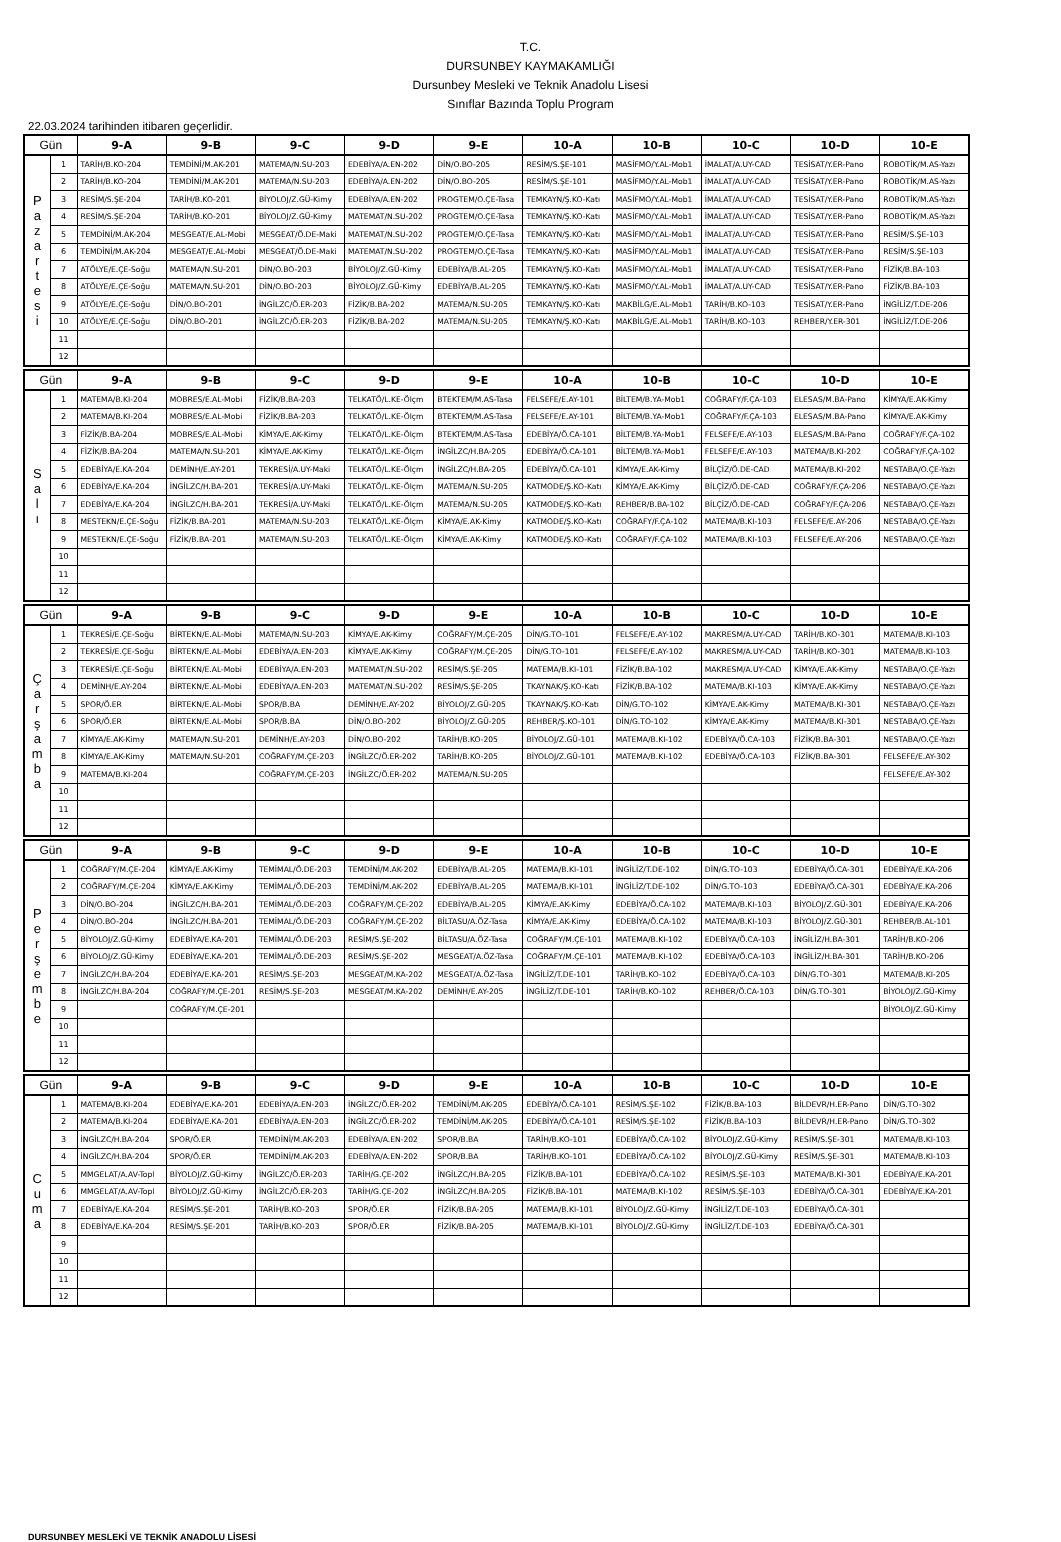T.C.
DURSUNBEY KAYMAKAMLIĞI
Dursunbey Mesleki ve Teknik Anadolu Lisesi
Sınıflar Bazında Toplu Program
22.03.2024 tarihinden itibaren geçerlidir.
| Gün | | 9-A | 9-B | 9-C | 9-D | 9-E | 10-A | 10-B | 10-C | 10-D | 10-E |
| --- | --- | --- | --- | --- | --- | --- | --- | --- | --- | --- | --- |
| P a z a r t e s i | 1 | TARİH/B.KO-204 | TEMDİNİ/M.AK-201 | MATEMA/N.SU-203 | EDEBİYA/A.EN-202 | DİN/O.BO-205 | RESİM/S.ŞE-101 | MASİFMO/Y.AL-Mob1 | İMALAT/A.UY-CAD | TESİSAT/Y.ER-Pano | ROBOTİK/M.AS-Yazı |
| | 2 | TARİH/B.KO-204 | TEMDİNİ/M.AK-201 | MATEMA/N.SU-203 | EDEBİYA/A.EN-202 | DİN/O.BO-205 | RESİM/S.ŞE-101 | MASİFMO/Y.AL-Mob1 | İMALAT/A.UY-CAD | TESİSAT/Y.ER-Pano | ROBOTİK/M.AS-Yazı |
| | 3 | RESİM/S.ŞE-204 | TARİH/B.KO-201 | BİYOLOJ/Z.GÜ-Kimy | EDEBİYA/A.EN-202 | PROGTEM/O.ÇE-Tasa | TEMKAYN/Ş.KO-Katı | MASİFMO/Y.AL-Mob1 | İMALAT/A.UY-CAD | TESİSAT/Y.ER-Pano | ROBOTİK/M.AS-Yazı |
| | 4 | RESİM/S.ŞE-204 | TARİH/B.KO-201 | BİYOLOJ/Z.GÜ-Kimy | MATEMAT/N.SU-202 | PROGTEM/O.ÇE-Tasa | TEMKAYN/Ş.KO-Katı | MASİFMO/Y.AL-Mob1 | İMALAT/A.UY-CAD | TESİSAT/Y.ER-Pano | ROBOTİK/M.AS-Yazı |
| | 5 | TEMDİNİ/M.AK-204 | MESGEAT/E.AL-Mobi | MESGEAT/Ö.DE-Maki | MATEMAT/N.SU-202 | PROGTEM/O.ÇE-Tasa | TEMKAYN/Ş.KO-Katı | MASİFMO/Y.AL-Mob1 | İMALAT/A.UY-CAD | TESİSAT/Y.ER-Pano | RESİM/S.ŞE-103 |
| | 6 | TEMDİNİ/M.AK-204 | MESGEAT/E.AL-Mobi | MESGEAT/Ö.DE-Maki | MATEMAT/N.SU-202 | PROGTEM/O.ÇE-Tasa | TEMKAYN/Ş.KO-Katı | MASİFMO/Y.AL-Mob1 | İMALAT/A.UY-CAD | TESİSAT/Y.ER-Pano | RESİM/S.ŞE-103 |
| | 7 | ATÖLYE/E.ÇE-Soğu | MATEMA/N.SU-201 | DİN/O.BO-203 | BİYOLOJ/Z.GÜ-Kimy | EDEBİYA/B.AL-205 | TEMKAYN/Ş.KO-Katı | MASİFMO/Y.AL-Mob1 | İMALAT/A.UY-CAD | TESİSAT/Y.ER-Pano | FİZİK/B.BA-103 |
| | 8 | ATÖLYE/E.ÇE-Soğu | MATEMA/N.SU-201 | DİN/O.BO-203 | BİYOLOJ/Z.GÜ-Kimy | EDEBİYA/B.AL-205 | TEMKAYN/Ş.KO-Katı | MASİFMO/Y.AL-Mob1 | İMALAT/A.UY-CAD | TESİSAT/Y.ER-Pano | FİZİK/B.BA-103 |
| | 9 | ATÖLYE/E.ÇE-Soğu | DİN/O.BO-201 | İNGİLZC/Ö.ER-203 | FİZİK/B.BA-202 | MATEMA/N.SU-205 | TEMKAYN/Ş.KO-Katı | MAKBİLG/E.AL-Mob1 | TARİH/B.KO-103 | TESİSAT/Y.ER-Pano | İNGİLİZ/T.DE-206 |
| | 10 | ATÖLYE/E.ÇE-Soğu | DİN/O.BO-201 | İNGİLZC/Ö.ER-203 | FİZİK/B.BA-202 | MATEMA/N.SU-205 | TEMKAYN/Ş.KO-Katı | MAKBİLG/E.AL-Mob1 | TARİH/B.KO-103 | REHBER/Y.ER-301 | İNGİLİZ/T.DE-206 |
| | 11 | | | | | | | | | | |
| | 12 | | | | | | | | | | |
| Gün | | 9-A | 9-B | 9-C | 9-D | 9-E | 10-A | 10-B | 10-C | 10-D | 10-E |
| --- | --- | --- | --- | --- | --- | --- | --- | --- | --- | --- | --- |
| S a l ı | 1 | MATEMA/B.KI-204 | MOBRES/E.AL-Mobi | FİZİK/B.BA-203 | TELKATÖ/L.KE-Ölçm | BTEKTEM/M.AS-Tasa | FELSEFE/E.AY-101 | BİLTEM/B.YA-Mob1 | COĞRAFY/F.ÇA-103 | ELESAS/M.BA-Pano | KİMYA/E.AK-Kimy |
| | 2 | MATEMA/B.KI-204 | MOBRES/E.AL-Mobi | FİZİK/B.BA-203 | TELKATÖ/L.KE-Ölçm | BTEKTEM/M.AS-Tasa | FELSEFE/E.AY-101 | BİLTEM/B.YA-Mob1 | COĞRAFY/F.ÇA-103 | ELESAS/M.BA-Pano | KİMYA/E.AK-Kimy |
| | 3 | FİZİK/B.BA-204 | MOBRES/E.AL-Mobi | KİMYA/E.AK-Kimy | TELKATÖ/L.KE-Ölçm | BTEKTEM/M.AS-Tasa | EDEBİYA/Ö.CA-101 | BİLTEM/B.YA-Mob1 | FELSEFE/E.AY-103 | ELESAS/M.BA-Pano | COĞRAFY/F.ÇA-102 |
| | 4 | FİZİK/B.BA-204 | MATEMA/N.SU-201 | KİMYA/E.AK-Kimy | TELKATÖ/L.KE-Ölçm | İNGİLZC/H.BA-205 | EDEBİYA/Ö.CA-101 | BİLTEM/B.YA-Mob1 | FELSEFE/E.AY-103 | MATEMA/B.KI-202 | COĞRAFY/F.ÇA-102 |
| | 5 | EDEBİYA/E.KA-204 | DEMİNH/E.AY-201 | TEKRESİ/A.UY-Maki | TELKATÖ/L.KE-Ölçm | İNGİLZC/H.BA-205 | EDEBİYA/Ö.CA-101 | KİMYA/E.AK-Kimy | BİLÇİZ/Ö.DE-CAD | MATEMA/B.KI-202 | NESTABA/O.ÇE-Yazı |
| | 6 | EDEBİYA/E.KA-204 | İNGİLZC/H.BA-201 | TEKRESİ/A.UY-Maki | TELKATÖ/L.KE-Ölçm | MATEMA/N.SU-205 | KATMODE/Ş.KO-Katı | KİMYA/E.AK-Kimy | BİLÇİZ/Ö.DE-CAD | COĞRAFY/F.ÇA-206 | NESTABA/O.ÇE-Yazı |
| | 7 | EDEBİYA/E.KA-204 | İNGİLZC/H.BA-201 | TEKRESİ/A.UY-Maki | TELKATÖ/L.KE-Ölçm | MATEMA/N.SU-205 | KATMODE/Ş.KO-Katı | REHBER/B.BA-102 | BİLÇİZ/Ö.DE-CAD | COĞRAFY/F.ÇA-206 | NESTABA/O.ÇE-Yazı |
| | 8 | MESTEKN/E.ÇE-Soğu | FİZİK/B.BA-201 | MATEMA/N.SU-203 | TELKATÖ/L.KE-Ölçm | KİMYA/E.AK-Kimy | KATMODE/Ş.KO-Katı | COĞRAFY/F.ÇA-102 | MATEMA/B.KI-103 | FELSEFE/E.AY-206 | NESTABA/O.ÇE-Yazı |
| | 9 | MESTEKN/E.ÇE-Soğu | FİZİK/B.BA-201 | MATEMA/N.SU-203 | TELKATÖ/L.KE-Ölçm | KİMYA/E.AK-Kimy | KATMODE/Ş.KO-Katı | COĞRAFY/F.ÇA-102 | MATEMA/B.KI-103 | FELSEFE/E.AY-206 | NESTABA/O.ÇE-Yazı |
| | 10 | | | | | | | | | | |
| | 11 | | | | | | | | | | |
| | 12 | | | | | | | | | | |
| Gün | | 9-A | 9-B | 9-C | 9-D | 9-E | 10-A | 10-B | 10-C | 10-D | 10-E |
| --- | --- | --- | --- | --- | --- | --- | --- | --- | --- | --- | --- |
| Ç a r ş a m b a | 1 | TEKRESİ/E.ÇE-Soğu | BİRTEKN/E.AL-Mobi | MATEMA/N.SU-203 | KİMYA/E.AK-Kimy | COĞRAFY/M.ÇE-205 | DİN/G.TO-101 | FELSEFE/E.AY-102 | MAKRESM/A.UY-CAD | TARİH/B.KO-301 | MATEMA/B.KI-103 |
| | 2 | TEKRESİ/E.ÇE-Soğu | BİRTEKN/E.AL-Mobi | EDEBİYA/A.EN-203 | KİMYA/E.AK-Kimy | COĞRAFY/M.ÇE-205 | DİN/G.TO-101 | FELSEFE/E.AY-102 | MAKRESM/A.UY-CAD | TARİH/B.KO-301 | MATEMA/B.KI-103 |
| | 3 | TEKRESİ/E.ÇE-Soğu | BİRTEKN/E.AL-Mobi | EDEBİYA/A.EN-203 | MATEMAT/N.SU-202 | RESİM/S.ŞE-205 | MATEMA/B.KI-101 | FİZİK/B.BA-102 | MAKRESM/A.UY-CAD | KİMYA/E.AK-Kimy | NESTABA/O.ÇE-Yazı |
| | 4 | DEMİNH/E.AY-204 | BİRTEKN/E.AL-Mobi | EDEBİYA/A.EN-203 | MATEMAT/N.SU-202 | RESİM/S.ŞE-205 | TKAYNAK/Ş.KO-Katı | FİZİK/B.BA-102 | MATEMA/B.KI-103 | KİMYA/E.AK-Kimy | NESTABA/O.ÇE-Yazı |
| | 5 | SPOR/Ö.ER | BİRTEKN/E.AL-Mobi | SPOR/B.BA | DEMİNH/E.AY-202 | BİYOLOJ/Z.GÜ-205 | TKAYNAK/Ş.KO-Katı | DİN/G.TO-102 | KİMYA/E.AK-Kimy | MATEMA/B.KI-301 | NESTABA/O.ÇE-Yazı |
| | 6 | SPOR/Ö.ER | BİRTEKN/E.AL-Mobi | SPOR/B.BA | DİN/O.BO-202 | BİYOLOJ/Z.GÜ-205 | REHBER/Ş.KO-101 | DİN/G.TO-102 | KİMYA/E.AK-Kimy | MATEMA/B.KI-301 | NESTABA/O.ÇE-Yazı |
| | 7 | KİMYA/E.AK-Kimy | MATEMA/N.SU-201 | DEMİNH/E.AY-203 | DİN/O.BO-202 | TARİH/B.KO-205 | BİYOLOJ/Z.GÜ-101 | MATEMA/B.KI-102 | EDEBİYA/Ö.CA-103 | FİZİK/B.BA-301 | NESTABA/O.ÇE-Yazı |
| | 8 | KİMYA/E.AK-Kimy | MATEMA/N.SU-201 | COĞRAFY/M.ÇE-203 | İNGİLZC/Ö.ER-202 | TARİH/B.KO-205 | BİYOLOJ/Z.GÜ-101 | MATEMA/B.KI-102 | EDEBİYA/Ö.CA-103 | FİZİK/B.BA-301 | FELSEFE/E.AY-302 |
| | 9 | MATEMA/B.KI-204 | | COĞRAFY/M.ÇE-203 | İNGİLZC/Ö.ER-202 | MATEMA/N.SU-205 | | | | | FELSEFE/E.AY-302 |
| | 10 | | | | | | | | | | |
| | 11 | | | | | | | | | | |
| | 12 | | | | | | | | | | |
| Gün | | 9-A | 9-B | 9-C | 9-D | 9-E | 10-A | 10-B | 10-C | 10-D | 10-E |
| --- | --- | --- | --- | --- | --- | --- | --- | --- | --- | --- | --- |
| P e r ş e m b e | 1 | COĞRAFY/M.ÇE-204 | KİMYA/E.AK-Kimy | TEMİMAL/Ö.DE-203 | TEMDİNİ/M.AK-202 | EDEBİYA/B.AL-205 | MATEMA/B.KI-101 | İNGİLİZ/T.DE-102 | DİN/G.TO-103 | EDEBİYA/Ö.CA-301 | EDEBİYA/E.KA-206 |
| | 2 | COĞRAFY/M.ÇE-204 | KİMYA/E.AK-Kimy | TEMİMAL/Ö.DE-203 | TEMDİNİ/M.AK-202 | EDEBİYA/B.AL-205 | MATEMA/B.KI-101 | İNGİLİZ/T.DE-102 | DİN/G.TO-103 | EDEBİYA/Ö.CA-301 | EDEBİYA/E.KA-206 |
| | 3 | DİN/O.BO-204 | İNGİLZC/H.BA-201 | TEMİMAL/Ö.DE-203 | COĞRAFY/M.ÇE-202 | EDEBİYA/B.AL-205 | KİMYA/E.AK-Kimy | EDEBİYA/Ö.CA-102 | MATEMA/B.KI-103 | BİYOLOJ/Z.GÜ-301 | EDEBİYA/E.KA-206 |
| | 4 | DİN/O.BO-204 | İNGİLZC/H.BA-201 | TEMİMAL/Ö.DE-203 | COĞRAFY/M.ÇE-202 | BİLTASU/A.ÖZ-Tasa | KİMYA/E.AK-Kimy | EDEBİYA/Ö.CA-102 | MATEMA/B.KI-103 | BİYOLOJ/Z.GÜ-301 | REHBER/B.AL-101 |
| | 5 | BİYOLOJ/Z.GÜ-Kimy | EDEBİYA/E.KA-201 | TEMİMAL/Ö.DE-203 | RESİM/S.ŞE-202 | BİLTASU/A.ÖZ-Tasa | COĞRAFY/M.ÇE-101 | MATEMA/B.KI-102 | EDEBİYA/Ö.CA-103 | İNGİLİZ/H.BA-301 | TARİH/B.KO-206 |
| | 6 | BİYOLOJ/Z.GÜ-Kimy | EDEBİYA/E.KA-201 | TEMİMAL/Ö.DE-203 | RESİM/S.ŞE-202 | MESGEAT/A.ÖZ-Tasa | COĞRAFY/M.ÇE-101 | MATEMA/B.KI-102 | EDEBİYA/Ö.CA-103 | İNGİLİZ/H.BA-301 | TARİH/B.KO-206 |
| | 7 | İNGİLZC/H.BA-204 | EDEBİYA/E.KA-201 | RESİM/S.ŞE-203 | MESGEAT/M.KA-202 | MESGEAT/A.ÖZ-Tasa | İNGİLİZ/T.DE-101 | TARİH/B.KO-102 | EDEBİYA/Ö.CA-103 | DİN/G.TO-301 | MATEMA/B.KI-205 |
| | 8 | İNGİLZC/H.BA-204 | COĞRAFY/M.ÇE-201 | RESİM/S.ŞE-203 | MESGEAT/M.KA-202 | DEMİNH/E.AY-205 | İNGİLİZ/T.DE-101 | TARİH/B.KO-102 | REHBER/Ö.CA-103 | DİN/G.TO-301 | BİYOLOJ/Z.GÜ-Kimy |
| | 9 | | COĞRAFY/M.ÇE-201 | | | | | | | | BİYOLOJ/Z.GÜ-Kimy |
| | 10 | | | | | | | | | | |
| | 11 | | | | | | | | | | |
| | 12 | | | | | | | | | | |
| Gün | | 9-A | 9-B | 9-C | 9-D | 9-E | 10-A | 10-B | 10-C | 10-D | 10-E |
| --- | --- | --- | --- | --- | --- | --- | --- | --- | --- | --- | --- |
| C u m a | 1 | MATEMA/B.KI-204 | EDEBİYA/E.KA-201 | EDEBİYA/A.EN-203 | İNGİLZC/Ö.ER-202 | TEMDİNİ/M.AK-205 | EDEBİYA/Ö.CA-101 | RESİM/S.ŞE-102 | FİZİK/B.BA-103 | BİLDEVR/H.ER-Pano | DİN/G.TO-302 |
| | 2 | MATEMA/B.KI-204 | EDEBİYA/E.KA-201 | EDEBİYA/A.EN-203 | İNGİLZC/Ö.ER-202 | TEMDİNİ/M.AK-205 | EDEBİYA/Ö.CA-101 | RESİM/S.ŞE-102 | FİZİK/B.BA-103 | BİLDEVR/H.ER-Pano | DİN/G.TO-302 |
| | 3 | İNGİLZC/H.BA-204 | SPOR/Ö.ER | TEMDİNİ/M.AK-203 | EDEBİYA/A.EN-202 | SPOR/B.BA | TARİH/B.KO-101 | EDEBİYA/Ö.CA-102 | BİYOLOJ/Z.GÜ-Kimy | RESİM/S.ŞE-301 | MATEMA/B.KI-103 |
| | 4 | İNGİLZC/H.BA-204 | SPOR/Ö.ER | TEMDİNİ/M.AK-203 | EDEBİYA/A.EN-202 | SPOR/B.BA | TARİH/B.KO-101 | EDEBİYA/Ö.CA-102 | BİYOLOJ/Z.GÜ-Kimy | RESİM/S.ŞE-301 | MATEMA/B.KI-103 |
| | 5 | MMGELAT/A.AV-Topl | BİYOLOJ/Z.GÜ-Kimy | İNGİLZC/Ö.ER-203 | TARİH/G.ÇE-202 | İNGİLZC/H.BA-205 | FİZİK/B.BA-101 | EDEBİYA/Ö.CA-102 | RESİM/S.ŞE-103 | MATEMA/B.KI-301 | EDEBİYA/E.KA-201 |
| | 6 | MMGELAT/A.AV-Topl | BİYOLOJ/Z.GÜ-Kimy | İNGİLZC/Ö.ER-203 | TARİH/G.ÇE-202 | İNGİLZC/H.BA-205 | FİZİK/B.BA-101 | MATEMA/B.KI-102 | RESİM/S.ŞE-103 | EDEBİYA/Ö.CA-301 | EDEBİYA/E.KA-201 |
| | 7 | EDEBİYA/E.KA-204 | RESİM/S.ŞE-201 | TARİH/B.KO-203 | SPOR/Ö.ER | FİZİK/B.BA-205 | MATEMA/B.KI-101 | BİYOLOJ/Z.GÜ-Kimy | İNGİLİZ/T.DE-103 | EDEBİYA/Ö.CA-301 | |
| | 8 | EDEBİYA/E.KA-204 | RESİM/S.ŞE-201 | TARİH/B.KO-203 | SPOR/Ö.ER | FİZİK/B.BA-205 | MATEMA/B.KI-101 | BİYOLOJ/Z.GÜ-Kimy | İNGİLİZ/T.DE-103 | EDEBİYA/Ö.CA-301 | |
| | 9 | | | | | | | | | | |
| | 10 | | | | | | | | | | |
| | 11 | | | | | | | | | | |
| | 12 | | | | | | | | | | |
DURSUNBEY MESLEKİ VE TEKNİK ANADOLU LİSESİ